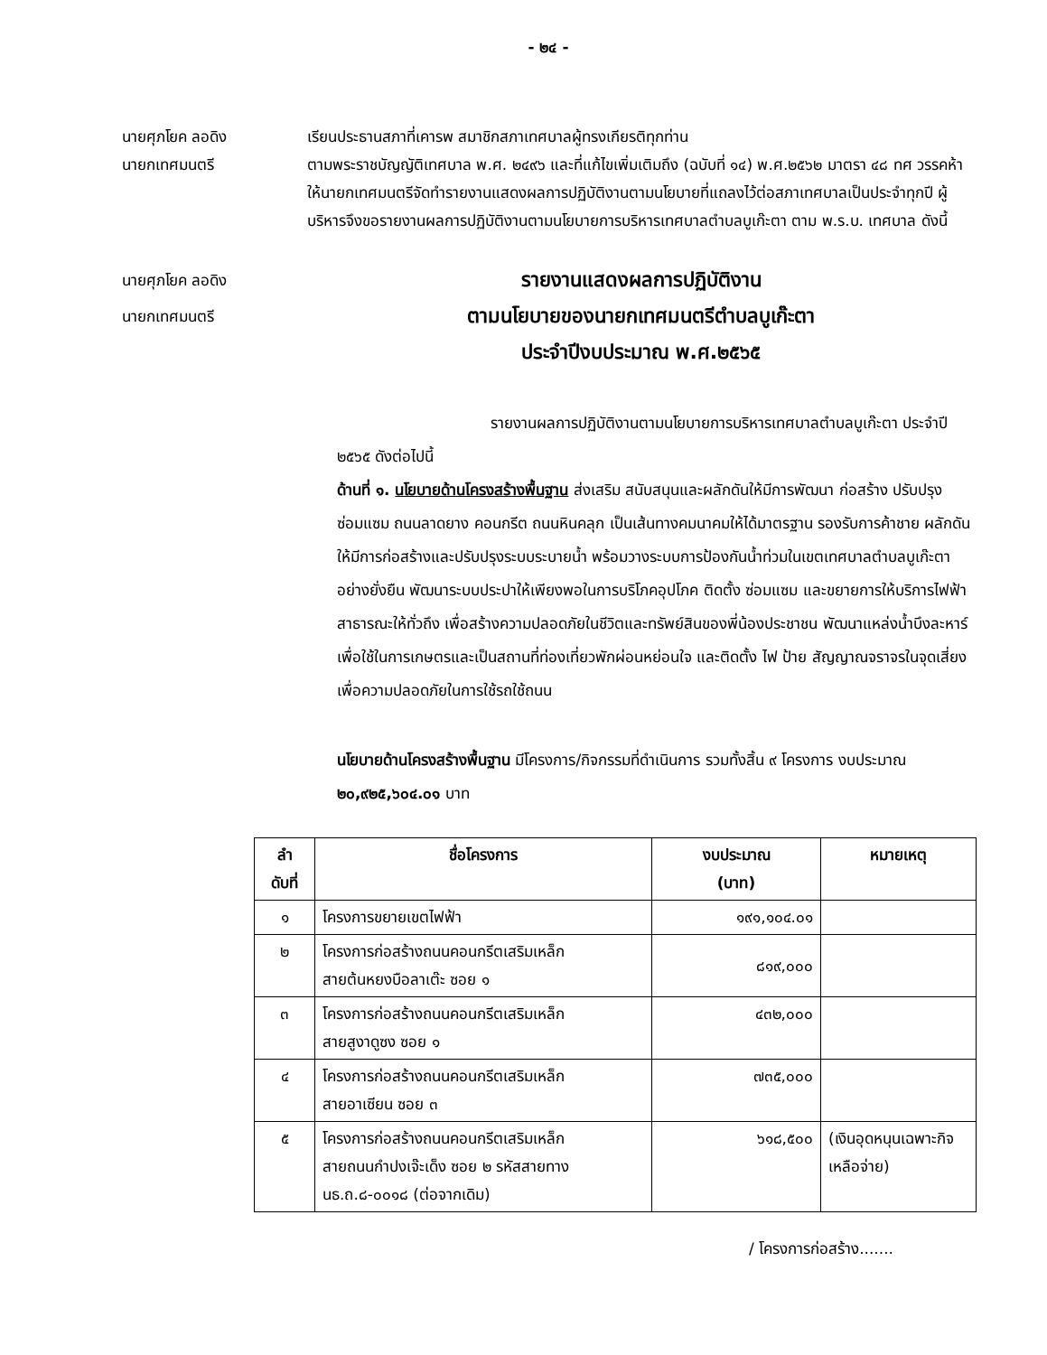- ๒๔ -
นายศุภโยค ลอดิง
นายกเทศมนตรี
เรียนประธานสภาที่เคารพ สมาชิกสภาเทศบาลผู้ทรงเกียรติทุกท่าน
ตามพระราชบัญญัติเทศบาล พ.ศ. ๒๔๙๖ และที่แก้ไขเพิ่มเติมถึง (ฉบับที่ ๑๔) พ.ศ.๒๕๖๒ มาตรา ๔๘ ทศ วรรคห้า ให้นายกเทศมนตรีจัดทำรายงานแสดงผลการปฏิบัติงานตามนโยบายที่แถลงไว้ต่อสภาเทศบาลเป็นประจำทุกปี ผู้บริหารจึงขอรายงานผลการปฏิบัติงานตามนโยบายการบริหารเทศบาลตำบลบูเก๊ะตา ตาม พ.ร.บ. เทศบาล ดังนี้
นายศุภโยค ลอดิง
นายกเทศมนตรี
รายงานแสดงผลการปฏิบัติงาน
ตามนโยบายของนายกเทศมนตรีตำบลบูเก๊ะตา
ประจำปีงบประมาณ พ.ศ.๒๕๖๕
รายงานผลการปฏิบัติงานตามนโยบายการบริหารเทศบาลตำบลบูเก๊ะตา ประจำปี ๒๕๖๕ ดังต่อไปนี้
ด้านที่ ๑. นโยบายด้านโครงสร้างพื้นฐาน ส่งเสริม สนับสนุนและผลักดันให้มีการพัฒนา ก่อสร้าง ปรับปรุง ซ่อมแซม ถนนลาดยาง คอนกรีต ถนนหินคลุก เป็นเส้นทางคมนาคมให้ได้มาตรฐาน รองรับการค้าชาย ผลักดันให้มีการก่อสร้างและปรับปรุงระบบระบายน้ำ พร้อมวางระบบการป้องกันน้ำท่วมในเขตเทศบาลตำบลบูเก๊ะตา อย่างยั่งยืน พัฒนาระบบประปาให้เพียงพอในการบริโภคอุปโภค ติดตั้ง ซ่อมแซม และขยายการให้บริการไฟฟ้าสาธารณะให้ทั่วถึง เพื่อสร้างความปลอดภัยในชีวิตและทรัพย์สินของพี่น้องประชาชน พัฒนาแหล่งน้ำบึงละหาร์ เพื่อใช้ในการเกษตรและเป็นสถานที่ท่องเที่ยวพักผ่อนหย่อนใจ และติดตั้ง ไฟ ป้าย สัญญาณจราจรในจุดเสี่ยงเพื่อความปลอดภัยในการใช้รถใช้ถนน
นโยบายด้านโครงสร้างพื้นฐาน มีโครงการ/กิจกรรมที่ดำเนินการ รวมทั้งสิ้น ๙ โครงการ งบประมาณ ๒๐,๙๒๕,๖๐๔.๐๑ บาท
| ลำ ดับที่ | ชื่อโครงการ | งบประมาณ (บาท) | หมายเหตุ |
| --- | --- | --- | --- |
| ๑ | โครงการขยายเขตไฟฟ้า | ๑๙๑,๑๐๔.๐๑ | |
| ๒ | โครงการก่อสร้างถนนคอนกรีตเสริมเหล็ก สายต้นหยงบือลาเต๊ะ ซอย ๑ | ๘๑๙,๐๐๐ | |
| ๓ | โครงการก่อสร้างถนนคอนกรีตเสริมเหล็ก สายสูงาดูซง ซอย ๑ | ๔๓๒,๐๐๐ | |
| ๔ | โครงการก่อสร้างถนนคอนกรีตเสริมเหล็ก สายอาเซียน ซอย ๓ | ๗๓๕,๐๐๐ | |
| ๕ | โครงการก่อสร้างถนนคอนกรีตเสริมเหล็ก สายถนนกำปงเจ๊ะเด็ง ซอย ๒ รหัสสายทาง นธ.ถ.๘-๐๐๑๘ (ต่อจากเดิม) | ๖๑๘,๕๐๐ | (เงินอุดหนุนเฉพาะกิจ เหลือจ่าย) |
/ โครงการก่อสร้าง.......